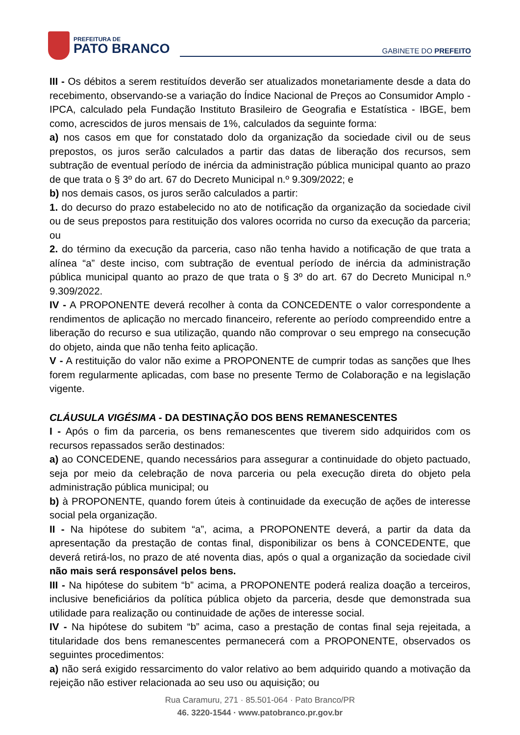PREFEITURA DE
PATO BRANCO
GABINETE DO PREFEITO
III - Os débitos a serem restituídos deverão ser atualizados monetariamente desde a data do recebimento, observando-se a variação do Índice Nacional de Preços ao Consumidor Amplo - IPCA, calculado pela Fundação Instituto Brasileiro de Geografia e Estatística - IBGE, bem como, acrescidos de juros mensais de 1%, calculados da seguinte forma:
a) nos casos em que for constatado dolo da organização da sociedade civil ou de seus prepostos, os juros serão calculados a partir das datas de liberação dos recursos, sem subtração de eventual período de inércia da administração pública municipal quanto ao prazo de que trata o § 3º do art. 67 do Decreto Municipal n.º 9.309/2022; e
b) nos demais casos, os juros serão calculados a partir:
1. do decurso do prazo estabelecido no ato de notificação da organização da sociedade civil ou de seus prepostos para restituição dos valores ocorrida no curso da execução da parceria; ou
2. do término da execução da parceria, caso não tenha havido a notificação de que trata a alínea “a” deste inciso, com subtração de eventual período de inércia da administração pública municipal quanto ao prazo de que trata o § 3º do art. 67 do Decreto Municipal n.º 9.309/2022.
IV - A PROPONENTE deverá recolher à conta da CONCEDENTE o valor correspondente a rendimentos de aplicação no mercado financeiro, referente ao período compreendido entre a liberação do recurso e sua utilização, quando não comprovar o seu emprego na consecução do objeto, ainda que não tenha feito aplicação.
V - A restituição do valor não exime a PROPONENTE de cumprir todas as sanções que lhes forem regularmente aplicadas, com base no presente Termo de Colaboração e na legislação vigente.
CLÁUSULA VIGÉSIMA - DA DESTINAÇÃO DOS BENS REMANESCENTES
I - Após o fim da parceria, os bens remanescentes que tiverem sido adquiridos com os recursos repassados serão destinados:
a) ao CONCEDENE, quando necessários para assegurar a continuidade do objeto pactuado, seja por meio da celebração de nova parceria ou pela execução direta do objeto pela administração pública municipal; ou
b) à PROPONENTE, quando forem úteis à continuidade da execução de ações de interesse social pela organização.
II - Na hipótese do subitem “a”, acima, a PROPONENTE deverá, a partir da data da apresentação da prestação de contas final, disponibilizar os bens à CONCEDENTE, que deverá retirá-los, no prazo de até noventa dias, após o qual a organização da sociedade civil não mais será responsável pelos bens.
III - Na hipótese do subitem “b” acima, a PROPONENTE poderá realiza doação a terceiros, inclusive beneficiários da política pública objeto da parceria, desde que demonstrada sua utilidade para realização ou continuidade de ações de interesse social.
IV - Na hipótese do subitem “b” acima, caso a prestação de contas final seja rejeitada, a titularidade dos bens remanescentes permanecerá com a PROPONENTE, observados os seguintes procedimentos:
a) não será exigido ressarcimento do valor relativo ao bem adquirido quando a motivação da rejeição não estiver relacionada ao seu uso ou aquisição; ou
Rua Caramuru, 271 · 85.501-064 · Pato Branco/PR
46. 3220-1544 · www.patobranco.pr.gov.br